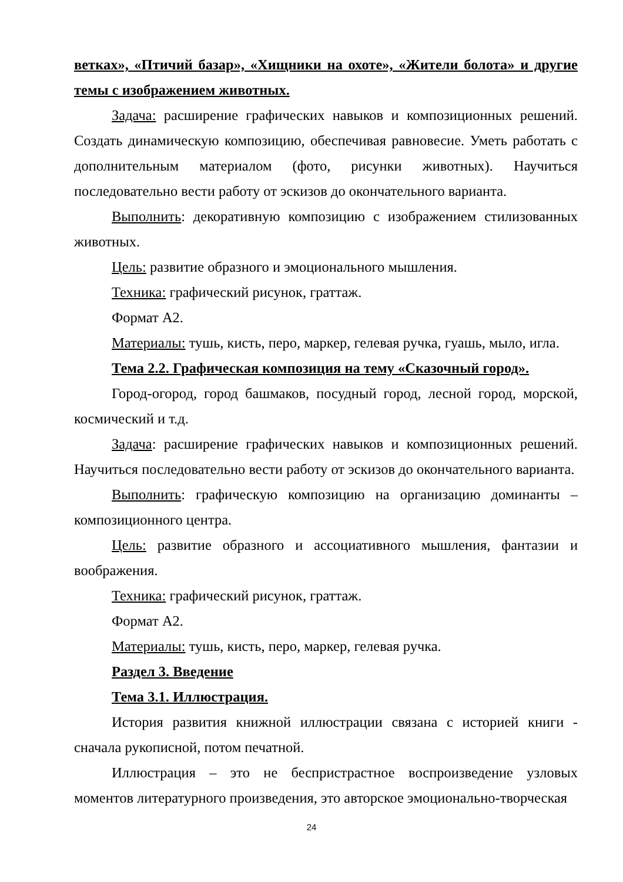ветках», «Птичий базар», «Хищники на охоте», «Жители болота» и другие темы с изображением животных.
Задача: расширение графических навыков и композиционных решений. Создать динамическую композицию, обеспечивая равновесие. Уметь работать с дополнительным материалом (фото, рисунки животных). Научиться последовательно вести работу от эскизов до окончательного варианта.
Выполнить: декоративную композицию с изображением стилизованных животных.
Цель: развитие образного и эмоционального мышления.
Техника: графический рисунок, граттаж.
Формат А2.
Материалы: тушь, кисть, перо, маркер, гелевая ручка, гуашь, мыло, игла.
Тема 2.2. Графическая композиция на тему «Сказочный город».
Город-огород, город башмаков, посудный город, лесной город, морской, космический и т.д.
Задача: расширение графических навыков и композиционных решений. Научиться последовательно вести работу от эскизов до окончательного варианта.
Выполнить: графическую композицию на организацию доминанты – композиционного центра.
Цель: развитие образного и ассоциативного мышления, фантазии и воображения.
Техника: графический рисунок, граттаж.
Формат А2.
Материалы: тушь, кисть, перо, маркер, гелевая ручка.
Раздел 3. Введение
Тема 3.1. Иллюстрация.
История развития книжной иллюстрации связана с историей книги - сначала рукописной, потом печатной.
Иллюстрация – это не беспристрастное воспроизведение узловых моментов литературного произведения, это авторское эмоционально-творческая
24